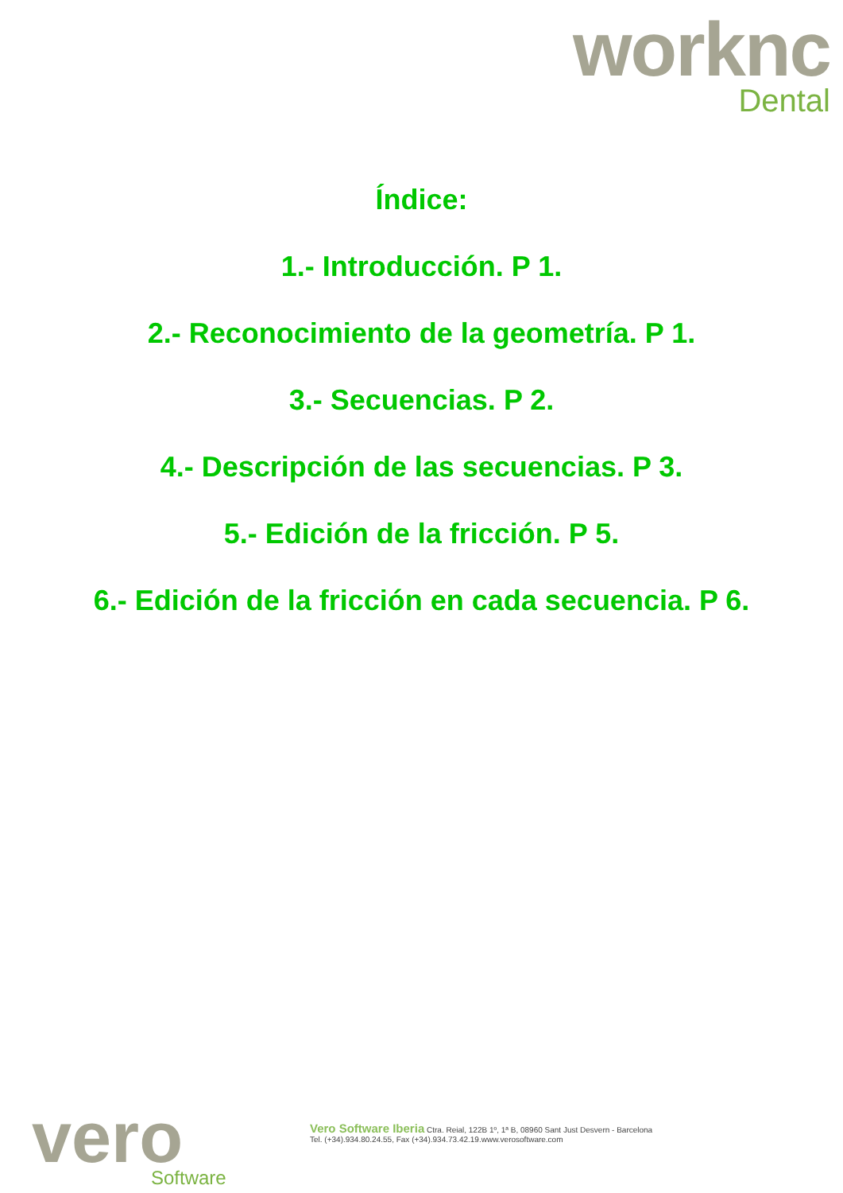worknc
Dental
Índice:
1.- Introducción. P 1.
2.- Reconocimiento de la geometría. P 1.
3.- Secuencias. P 2.
4.- Descripción de las secuencias. P 3.
5.- Edición de la fricción. P 5.
6.- Edición de la fricción en cada secuencia. P 6.
vero
Software
Vero Software Iberia Ctra. Reial, 122B 1º, 1ª B, 08960 Sant Just Desvern - Barcelona
Tel. (+34).934.80.24.55, Fax (+34).934.73.42.19.www.verosoftware.com